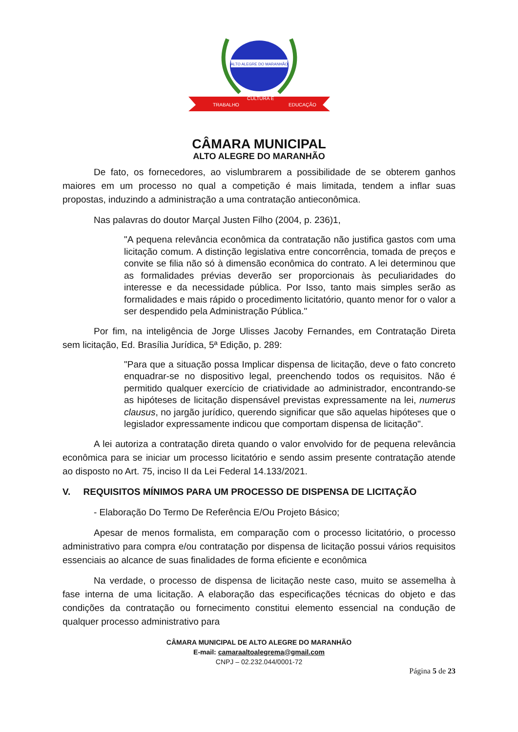ALTO ALEGRE DO MARANHÃO
TRABALHO
CULTURA E
EDUCAÇÃO
CÂMARA MUNICIPAL
ALTO ALEGRE DO MARANHÃO
De fato, os fornecedores, ao vislumbrarem a possibilidade de se obterem ganhos maiores em um processo no qual a competição é mais limitada, tendem a inflar suas propostas, induzindo a administração a uma contratação antieconômica.
Nas palavras do doutor Marçal Justen Filho (2004, p. 236)1,
"A pequena relevância econômica da contratação não justifica gastos com uma licitação comum. A distinção legislativa entre concorrência, tomada de preços e convite se filia não só à dimensão econômica do contrato. A lei determinou que as formalidades prévias deverão ser proporcionais às peculiaridades do interesse e da necessidade pública. Por Isso, tanto mais simples serão as formalidades e mais rápido o procedimento licitatório, quanto menor for o valor a ser despendido pela Administração Pública."
Por fim, na inteligência de Jorge Ulisses Jacoby Fernandes, em Contratação Direta sem licitação, Ed. Brasília Jurídica, 5ª Edição, p. 289:
"Para que a situação possa Implicar dispensa de licitação, deve o fato concreto enquadrar-se no dispositivo legal, preenchendo todos os requisitos. Não é permitido qualquer exercício de criatividade ao administrador, encontrando-se as hipóteses de licitação dispensável previstas expressamente na lei, numerus clausus, no jargão jurídico, querendo significar que são aquelas hipóteses que o legislador expressamente indicou que comportam dispensa de licitação".
A lei autoriza a contratação direta quando o valor envolvido for de pequena relevância econômica para se iniciar um processo licitatório e sendo assim presente contratação atende ao disposto no Art. 75, inciso II da Lei Federal 14.133/2021.
V. REQUISITOS MÍNIMOS PARA UM PROCESSO DE DISPENSA DE LICITAÇÃO
- Elaboração Do Termo De Referência E/Ou Projeto Básico;
Apesar de menos formalista, em comparação com o processo licitatório, o processo administrativo para compra e/ou contratação por dispensa de licitação possui vários requisitos essenciais ao alcance de suas finalidades de forma eficiente e econômica
Na verdade, o processo de dispensa de licitação neste caso, muito se assemelha à fase interna de uma licitação. A elaboração das especificações técnicas do objeto e das condições da contratação ou fornecimento constitui elemento essencial na condução de qualquer processo administrativo para
CÂMARA MUNICIPAL DE ALTO ALEGRE DO MARANHÃO
E-mail: camaraaltoalegrema@gmail.com
CNPJ – 02.232.044/0001-72
Página 5 de 23